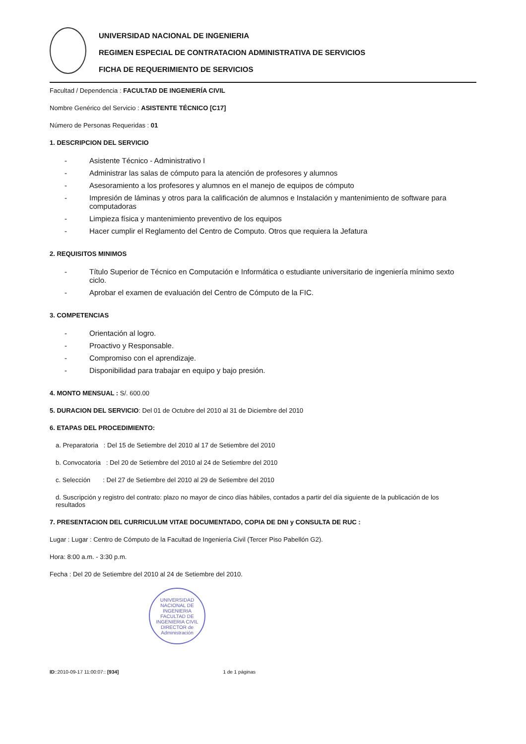UNIVERSIDAD NACIONAL DE INGENIERIA
REGIMEN ESPECIAL DE CONTRATACION ADMINISTRATIVA DE SERVICIOS
FICHA DE REQUERIMIENTO DE SERVICIOS
Facultad / Dependencia : FACULTAD DE INGENIERÍA CIVIL
Nombre Genérico del Servicio : ASISTENTE TÉCNICO [C17]
Número de Personas Requeridas : 01
1. DESCRIPCION DEL SERVICIO
- Asistente Técnico - Administrativo I
- Administrar las salas de cómputo para la atención de profesores y alumnos
- Asesoramiento a los profesores y alumnos en el manejo de equipos de cómputo
- Impresión de láminas y otros para la calificación de alumnos e Instalación y mantenimiento de software para computadoras
- Limpieza física y mantenimiento preventivo de los equipos
- Hacer cumplir el Reglamento del Centro de Computo. Otros que requiera la Jefatura
2. REQUISITOS MINIMOS
- Título Superior de Técnico en Computación e Informática o estudiante universitario de ingeniería mínimo sexto ciclo.
- Aprobar el examen de evaluación del Centro de Cómputo de la FIC.
3. COMPETENCIAS
- Orientación al logro.
- Proactivo y Responsable.
- Compromiso con el aprendizaje.
- Disponibilidad para trabajar en equipo y bajo presión.
4. MONTO MENSUAL : S/. 600.00
5. DURACION DEL SERVICIO: Del 01 de Octubre del 2010 al 31 de Diciembre del 2010
6. ETAPAS DEL PROCEDIMIENTO:
a. Preparatoria : Del 15 de Setiembre del 2010 al 17 de Setiembre del 2010
b. Convocatoria : Del 20 de Setiembre del 2010 al 24 de Setiembre del 2010
c. Selección : Del 27 de Setiembre del 2010 al 29 de Setiembre del 2010
d. Suscripción y registro del contrato: plazo no mayor de cinco días hábiles, contados a partir del día siguiente de la publicación de los resultados
7. PRESENTACION DEL CURRICULUM VITAE DOCUMENTADO, COPIA DE DNI y CONSULTA DE RUC :
Lugar : Lugar : Centro de Cómputo de la Facultad de Ingeniería Civil (Tercer Piso Pabellón G2).
Hora: 8:00 a.m. - 3:30 p.m.
Fecha : Del 20 de Setiembre del 2010 al 24 de Setiembre del 2010.
UNIVERSIDAD NACIONAL DE INGENIERIA FACULTAD DE INGENIERIA CIVIL DIRECTOR de Administración
ID::2010-09-17 11:00:07:: [934] 1 de 1 páginas